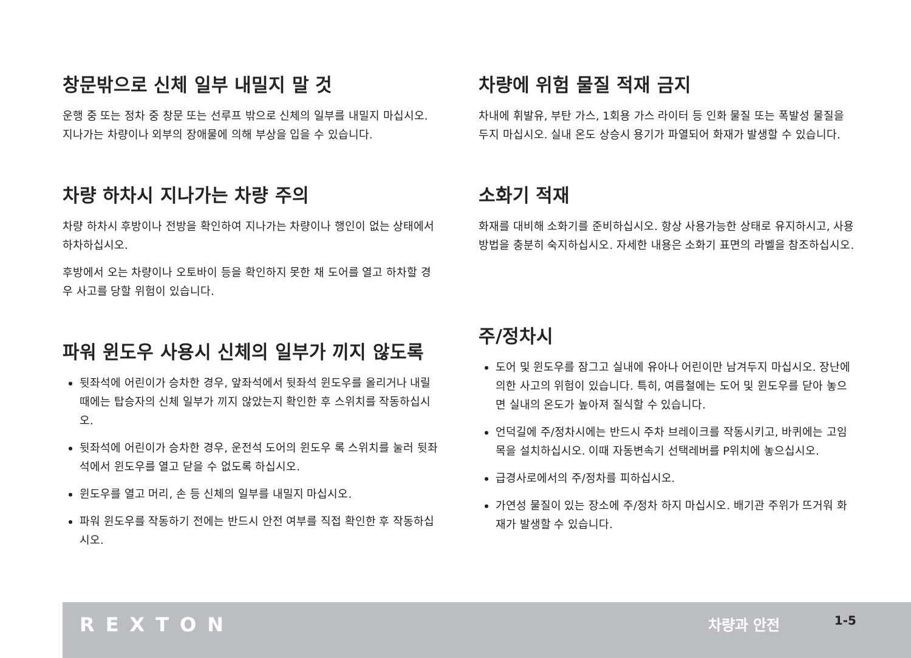창문밖으로 신체 일부 내밀지 말 것
운행 중 또는 정차 중 창문 또는 선루프 밖으로 신체의 일부를 내밀지 마십시오. 지나가는 차량이나 외부의 장애물에 의해 부상을 입을 수 있습니다.
차량 하차시 지나가는 차량 주의
차량 하차시 후방이나 전방을 확인하여 지나가는 차량이나 행인이 없는 상태에서 하차하십시오.
후방에서 오는 차량이나 오토바이 등을 확인하지 못한 채 도어를 열고 하차할 경우 사고를 당할 위험이 있습니다.
파워 윈도우 사용시 신체의 일부가 끼지 않도록
뒷좌석에 어린이가 승차한 경우, 앞좌석에서 뒷좌석 윈도우를 올리거나 내릴 때에는 탑승자의 신체 일부가 끼지 않았는지 확인한 후 스위치를 작동하십시오.
뒷좌석에 어린이가 승차한 경우, 운전석 도어의 윈도우 록 스위치를 눌러 뒷좌석에서 윈도우를 열고 닫을 수 없도록 하십시오.
윈도우를 열고 머리, 손 등 신체의 일부를 내밀지 마십시오.
파워 윈도우를 작동하기 전에는 반드시 안전 여부를 직접 확인한 후 작동하십시오.
차량에 위험 물질 적재 금지
차내에 휘발유, 부탄 가스, 1회용 가스 라이터 등 인화 물질 또는 폭발성 물질을 두지 마십시오. 실내 온도 상승시 용기가 파열되어 화재가 발생할 수 있습니다.
소화기 적재
화재를 대비해 소화기를 준비하십시오. 항상 사용가능한 상태로 유지하시고, 사용방법을 충분히 숙지하십시오. 자세한 내용은 소화기 표면의 라벨을 참조하십시오.
주/정차시
도어 및 윈도우를 잠그고 실내에 유아나 어린이만 남겨두지 마십시오. 장난에 의한 사고의 위험이 있습니다. 특히, 여름철에는 도어 및 윈도우를 닫아 놓으면 실내의 온도가 높아져 질식할 수 있습니다.
언덕길에 주/정차시에는 반드시 주차 브레이크를 작동시키고, 바퀴에는 고임목을 설치하십시오. 이때 자동변속기 선택레버를 P위치에 놓으십시오.
급경사로에서의 주/정차를 피하십시오.
가연성 물질이 있는 장소에 주/정차 하지 마십시오. 배기관 주위가 뜨거워 화재가 발생할 수 있습니다.
REXTON
차량과 안전
1-5